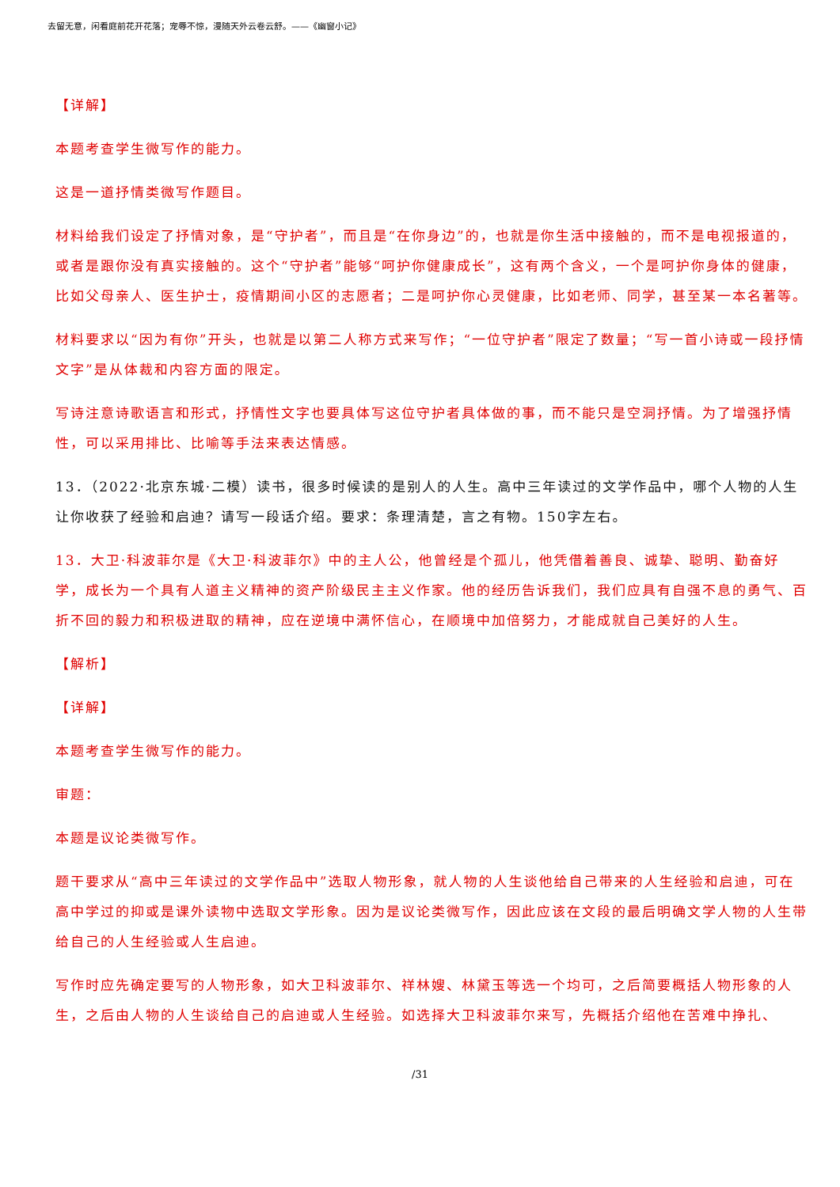去留无意，闲看庭前花开花落；宠辱不惊，漫随天外云卷云舒。——《幽窗小记》
【详解】
本题考查学生微写作的能力。
这是一道抒情类微写作题目。
材料给我们设定了抒情对象，是“守护者”，而且是“在你身边”的，也就是你生活中接触的，而不是电视报道的，或者是跟你没有真实接触的。这个“守护者”能够“呵护你健康成长”，这有两个含义，一个是呵护你身体的健康，比如父母亲人、医生护士，疫情期间小区的志愿者；二是呵护你心灵健康，比如老师、同学，甚至某一本名著等。
材料要求以“因为有你”开头，也就是以第二人称方式来写作；“一位守护者”限定了数量；“写一首小诗或一段抒情文字”是从体裁和内容方面的限定。
写诗注意诗歌语言和形式，抒情性文字也要具体写这位守护者具体做的事，而不能只是空洞抒情。为了增强抒情性，可以采用排比、比喻等手法来表达情感。
13．（2022·北京东城·二模）读书，很多时候读的是别人的人生。高中三年读过的文学作品中，哪个人物的人生让你收获了经验和启迪？请写一段话介绍。要求：条理清楚，言之有物。150字左右。
13．大卫·科波菲尔是《大卫·科波菲尔》中的主人公，他曾经是个孤儿，他凭借着善良、诚挚、聪明、勤奋好学，成长为一个具有人道主义精神的资产阶级民主主义作家。他的经历告诉我们，我们应具有自强不息的勇气、百折不回的毅力和积极进取的精神，应在逆境中满怀信心，在顺境中加倍努力，才能成就自己美好的人生。
【解析】
【详解】
本题考查学生微写作的能力。
审题：
本题是议论类微写作。
题干要求从“高中三年读过的文学作品中”选取人物形象，就人物的人生谈他给自己带来的人生经验和启迪，可在高中学过的抑或是课外读物中选取文学形象。因为是议论类微写作，因此应该在文段的最后明确文学人物的人生带给自己的人生经验或人生启迪。
写作时应先确定要写的人物形象，如大卫科波菲尔、祥林嫂、林黛玉等选一个均可，之后简要概括人物形象的人生，之后由人物的人生谈给自己的启迪或人生经验。如选择大卫科波菲尔来写，先概括介绍他在苦难中挣扎、
/31